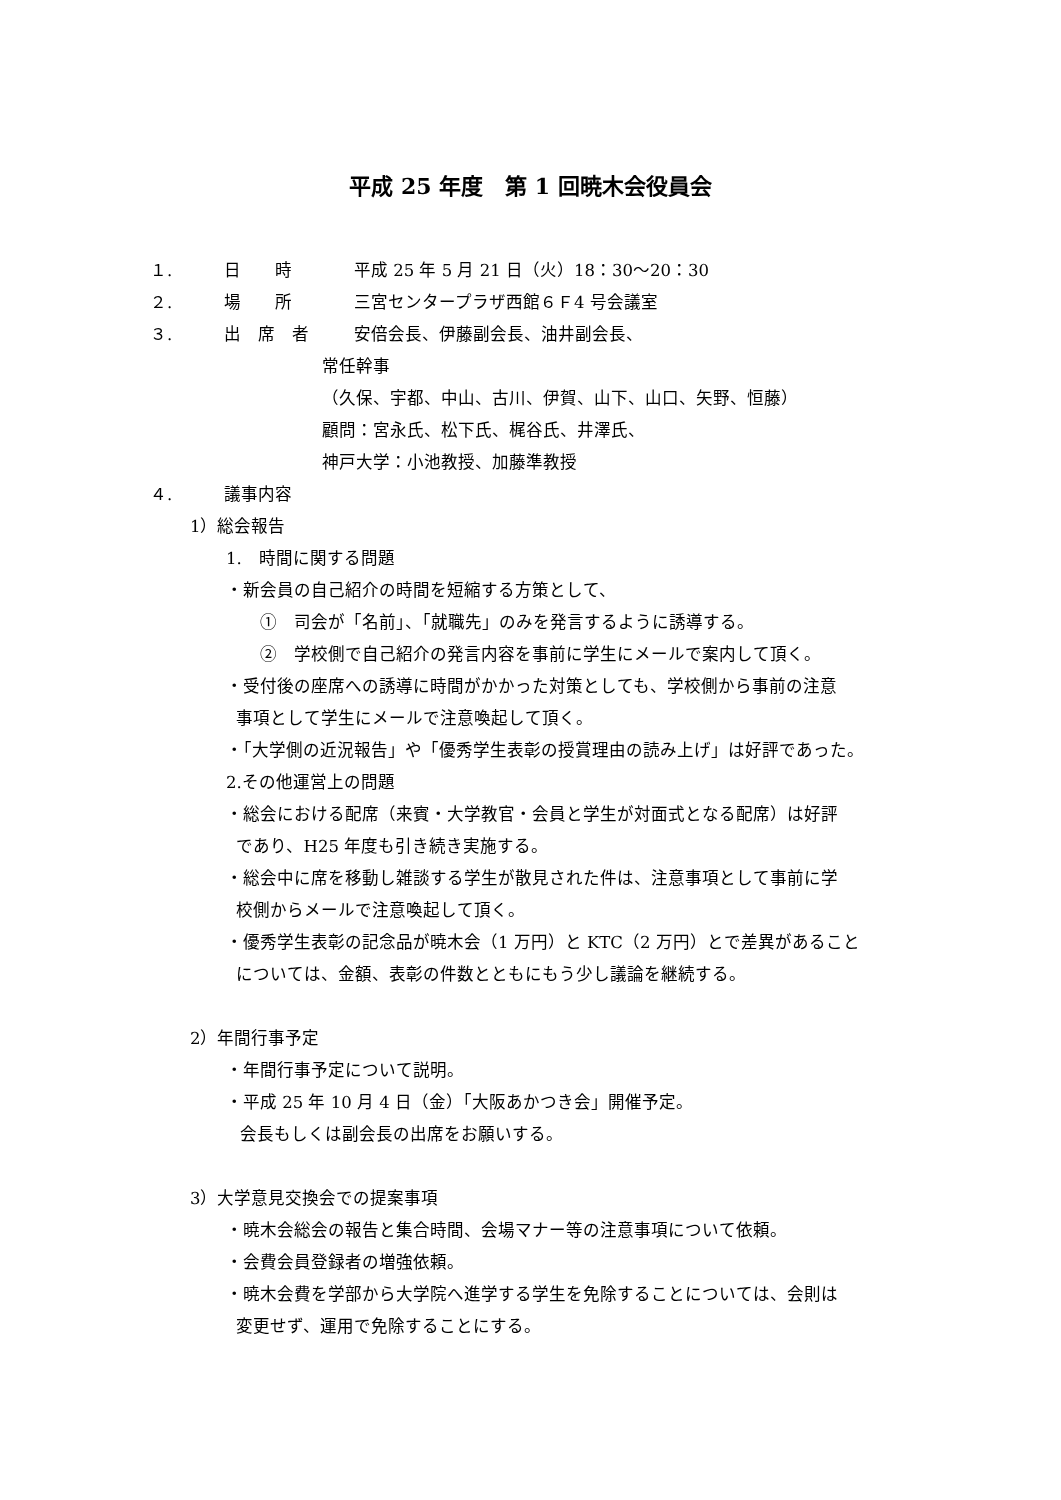平成 25 年度　第 1 回暁木会役員会
１. 日　　時 平成 25 年 5 月 21 日（火）18：30〜20：30
２. 場　　所 三宮センタープラザ西館６Ｆ4 号会議室
３. 出　席　者 安倍会長、伊藤副会長、油井副会長、
常任幹事
（久保、宇都、中山、古川、伊賀、山下、山口、矢野、恒藤）
顧問：宮永氏、松下氏、梶谷氏、井澤氏、
神戸大学：小池教授、加藤準教授
４. 議事内容
1）総会報告
1.　時間に関する問題
・新会員の自己紹介の時間を短縮する方策として、
①　司会が「名前」、「就職先」のみを発言するように誘導する。
②　学校側で自己紹介の発言内容を事前に学生にメールで案内して頂く。
・受付後の座席への誘導に時間がかかった対策としても、学校側から事前の注意
事項として学生にメールで注意喚起して頂く。
・「大学側の近況報告」や「優秀学生表彰の授賞理由の読み上げ」は好評であった。
2.その他運営上の問題
・総会における配席（来賓・大学教官・会員と学生が対面式となる配席）は好評
であり、H25 年度も引き続き実施する。
・総会中に席を移動し雑談する学生が散見された件は、注意事項として事前に学
校側からメールで注意喚起して頂く。
・優秀学生表彰の記念品が暁木会（1 万円）と KTC（2 万円）とで差異があること
については、金額、表彰の件数とともにもう少し議論を継続する。
2）年間行事予定
・年間行事予定について説明。
・平成 25 年 10 月 4 日（金）「大阪あかつき会」開催予定。
会長もしくは副会長の出席をお願いする。
3）大学意見交換会での提案事項
・暁木会総会の報告と集合時間、会場マナー等の注意事項について依頼。
・会費会員登録者の増強依頼。
・暁木会費を学部から大学院へ進学する学生を免除することについては、会則は
変更せず、運用で免除することにする。